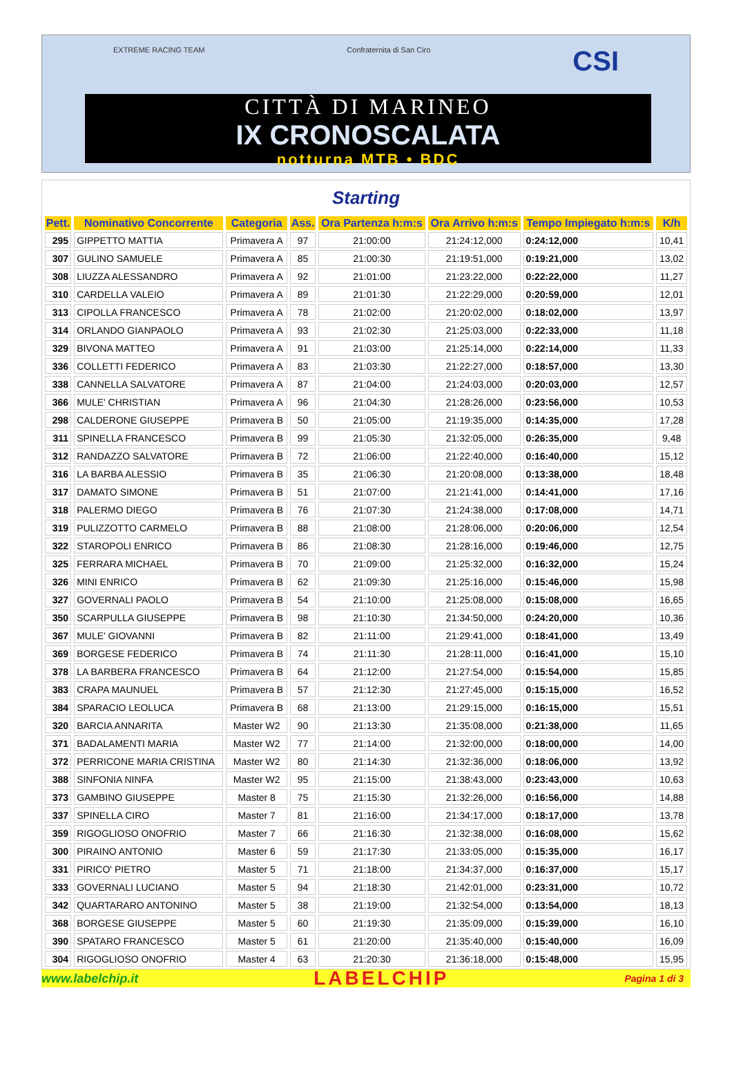EXTREME RACING TEAM Confraternita di San Ciro CSI
CITTÀ DI MARINEO
IX CRONOSCALATA
notturna MTB • BDC
Starting
| Pett. | Nominativo Concorrente | Categoria | Ass. | Ora Partenza h:m:s | Ora Arrivo h:m:s | Tempo Impiegato h:m:s | K/h |
| --- | --- | --- | --- | --- | --- | --- | --- |
| 295 | GIPPETTO MATTIA | Primavera A | 97 | 21:00:00 | 21:24:12,000 | 0:24:12,000 | 10,41 |
| 307 | GULINO SAMUELE | Primavera A | 85 | 21:00:30 | 21:19:51,000 | 0:19:21,000 | 13,02 |
| 308 | LIUZZA ALESSANDRO | Primavera A | 92 | 21:01:00 | 21:23:22,000 | 0:22:22,000 | 11,27 |
| 310 | CARDELLA VALEIO | Primavera A | 89 | 21:01:30 | 21:22:29,000 | 0:20:59,000 | 12,01 |
| 313 | CIPOLLA FRANCESCO | Primavera A | 78 | 21:02:00 | 21:20:02,000 | 0:18:02,000 | 13,97 |
| 314 | ORLANDO GIANPAOLO | Primavera A | 93 | 21:02:30 | 21:25:03,000 | 0:22:33,000 | 11,18 |
| 329 | BIVONA MATTEO | Primavera A | 91 | 21:03:00 | 21:25:14,000 | 0:22:14,000 | 11,33 |
| 336 | COLLETTI FEDERICO | Primavera A | 83 | 21:03:30 | 21:22:27,000 | 0:18:57,000 | 13,30 |
| 338 | CANNELLA SALVATORE | Primavera A | 87 | 21:04:00 | 21:24:03,000 | 0:20:03,000 | 12,57 |
| 366 | MULE' CHRISTIAN | Primavera A | 96 | 21:04:30 | 21:28:26,000 | 0:23:56,000 | 10,53 |
| 298 | CALDERONE GIUSEPPE | Primavera B | 50 | 21:05:00 | 21:19:35,000 | 0:14:35,000 | 17,28 |
| 311 | SPINELLA FRANCESCO | Primavera B | 99 | 21:05:30 | 21:32:05,000 | 0:26:35,000 | 9,48 |
| 312 | RANDAZZO SALVATORE | Primavera B | 72 | 21:06:00 | 21:22:40,000 | 0:16:40,000 | 15,12 |
| 316 | LA BARBA ALESSIO | Primavera B | 35 | 21:06:30 | 21:20:08,000 | 0:13:38,000 | 18,48 |
| 317 | DAMATO SIMONE | Primavera B | 51 | 21:07:00 | 21:21:41,000 | 0:14:41,000 | 17,16 |
| 318 | PALERMO DIEGO | Primavera B | 76 | 21:07:30 | 21:24:38,000 | 0:17:08,000 | 14,71 |
| 319 | PULIZZOTTO CARMELO | Primavera B | 88 | 21:08:00 | 21:28:06,000 | 0:20:06,000 | 12,54 |
| 322 | STAROPOLI ENRICO | Primavera B | 86 | 21:08:30 | 21:28:16,000 | 0:19:46,000 | 12,75 |
| 325 | FERRARA MICHAEL | Primavera B | 70 | 21:09:00 | 21:25:32,000 | 0:16:32,000 | 15,24 |
| 326 | MINI ENRICO | Primavera B | 62 | 21:09:30 | 21:25:16,000 | 0:15:46,000 | 15,98 |
| 327 | GOVERNALI PAOLO | Primavera B | 54 | 21:10:00 | 21:25:08,000 | 0:15:08,000 | 16,65 |
| 350 | SCARPULLA GIUSEPPE | Primavera B | 98 | 21:10:30 | 21:34:50,000 | 0:24:20,000 | 10,36 |
| 367 | MULE' GIOVANNI | Primavera B | 82 | 21:11:00 | 21:29:41,000 | 0:18:41,000 | 13,49 |
| 369 | BORGESE FEDERICO | Primavera B | 74 | 21:11:30 | 21:28:11,000 | 0:16:41,000 | 15,10 |
| 378 | LA BARBERA FRANCESCO | Primavera B | 64 | 21:12:00 | 21:27:54,000 | 0:15:54,000 | 15,85 |
| 383 | CRAPA MAUNUEL | Primavera B | 57 | 21:12:30 | 21:27:45,000 | 0:15:15,000 | 16,52 |
| 384 | SPARACIO LEOLUCA | Primavera B | 68 | 21:13:00 | 21:29:15,000 | 0:16:15,000 | 15,51 |
| 320 | BARCIA ANNARITA | Master W2 | 90 | 21:13:30 | 21:35:08,000 | 0:21:38,000 | 11,65 |
| 371 | BADALAMENTI MARIA | Master W2 | 77 | 21:14:00 | 21:32:00,000 | 0:18:00,000 | 14,00 |
| 372 | PERRICONE MARIA CRISTINA | Master W2 | 80 | 21:14:30 | 21:32:36,000 | 0:18:06,000 | 13,92 |
| 388 | SINFONIA NINFA | Master W2 | 95 | 21:15:00 | 21:38:43,000 | 0:23:43,000 | 10,63 |
| 373 | GAMBINO GIUSEPPE | Master 8 | 75 | 21:15:30 | 21:32:26,000 | 0:16:56,000 | 14,88 |
| 337 | SPINELLA CIRO | Master 7 | 81 | 21:16:00 | 21:34:17,000 | 0:18:17,000 | 13,78 |
| 359 | RIGOGLIOSO ONOFRIO | Master 7 | 66 | 21:16:30 | 21:32:38,000 | 0:16:08,000 | 15,62 |
| 300 | PIRAINO ANTONIO | Master 6 | 59 | 21:17:30 | 21:33:05,000 | 0:15:35,000 | 16,17 |
| 331 | PIRICO' PIETRO | Master 5 | 71 | 21:18:00 | 21:34:37,000 | 0:16:37,000 | 15,17 |
| 333 | GOVERNALI LUCIANO | Master 5 | 94 | 21:18:30 | 21:42:01,000 | 0:23:31,000 | 10,72 |
| 342 | QUARTARARO ANTONINO | Master 5 | 38 | 21:19:00 | 21:32:54,000 | 0:13:54,000 | 18,13 |
| 368 | BORGESE GIUSEPPE | Master 5 | 60 | 21:19:30 | 21:35:09,000 | 0:15:39,000 | 16,10 |
| 390 | SPATARO FRANCESCO | Master 5 | 61 | 21:20:00 | 21:35:40,000 | 0:15:40,000 | 16,09 |
| 304 | RIGOGLIOSO ONOFRIO | Master 4 | 63 | 21:20:30 | 21:36:18,000 | 0:15:48,000 | 15,95 |
www.labelchip.it LABELCHIP Pagina 1 di 3